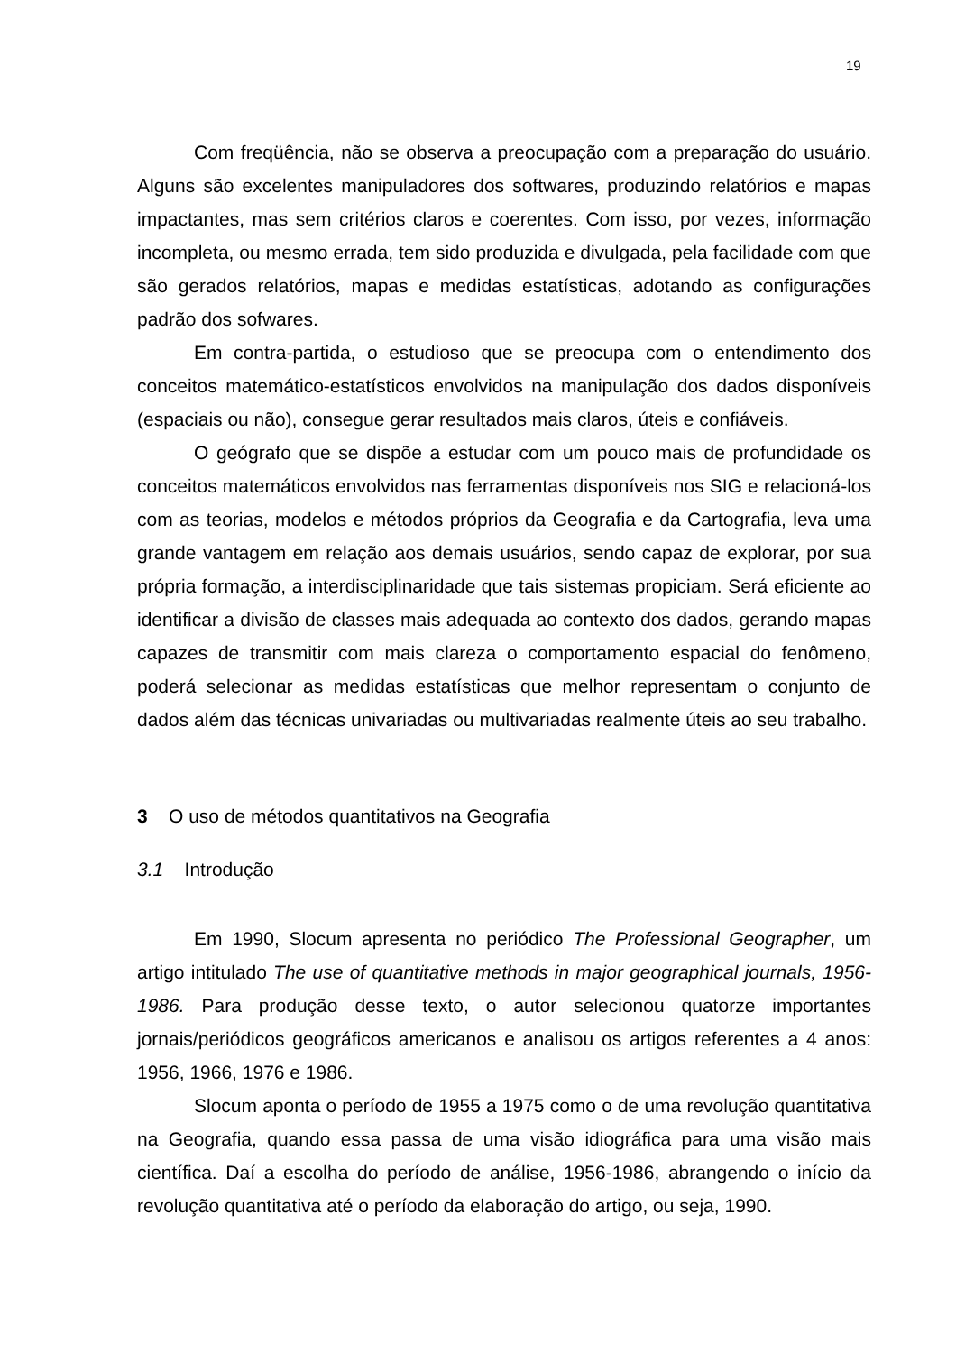19
Com freqüência, não se observa a preocupação com a preparação do usuário. Alguns são excelentes manipuladores dos softwares, produzindo relatórios e mapas impactantes, mas sem critérios claros e coerentes. Com isso, por vezes, informação incompleta, ou mesmo errada, tem sido produzida e divulgada, pela facilidade com que são gerados relatórios, mapas e medidas estatísticas, adotando as configurações padrão dos sofwares.
Em contra-partida, o estudioso que se preocupa com o entendimento dos conceitos matemático-estatísticos envolvidos na manipulação dos dados disponíveis (espaciais ou não), consegue gerar resultados mais claros, úteis e confiáveis.
O geógrafo que se dispõe a estudar com um pouco mais de profundidade os conceitos matemáticos envolvidos nas ferramentas disponíveis nos SIG e relacioná-los com as teorias, modelos e métodos próprios da Geografia e da Cartografia, leva uma grande vantagem em relação aos demais usuários, sendo capaz de explorar, por sua própria formação, a interdisciplinaridade que tais sistemas propiciam. Será eficiente ao identificar a divisão de classes mais adequada ao contexto dos dados, gerando mapas capazes de transmitir com mais clareza o comportamento espacial do fenômeno, poderá selecionar as medidas estatísticas que melhor representam o conjunto de dados além das técnicas univariadas ou multivariadas realmente úteis ao seu trabalho.
3 O uso de métodos quantitativos na Geografia
3.1 Introdução
Em 1990, Slocum apresenta no periódico The Professional Geographer, um artigo intitulado The use of quantitative methods in major geographical journals, 1956-1986. Para produção desse texto, o autor selecionou quatorze importantes jornais/periódicos geográficos americanos e analisou os artigos referentes a 4 anos: 1956, 1966, 1976 e 1986.
Slocum aponta o período de 1955 a 1975 como o de uma revolução quantitativa na Geografia, quando essa passa de uma visão idiográfica para uma visão mais científica. Daí a escolha do período de análise, 1956-1986, abrangendo o início da revolução quantitativa até o período da elaboração do artigo, ou seja, 1990.